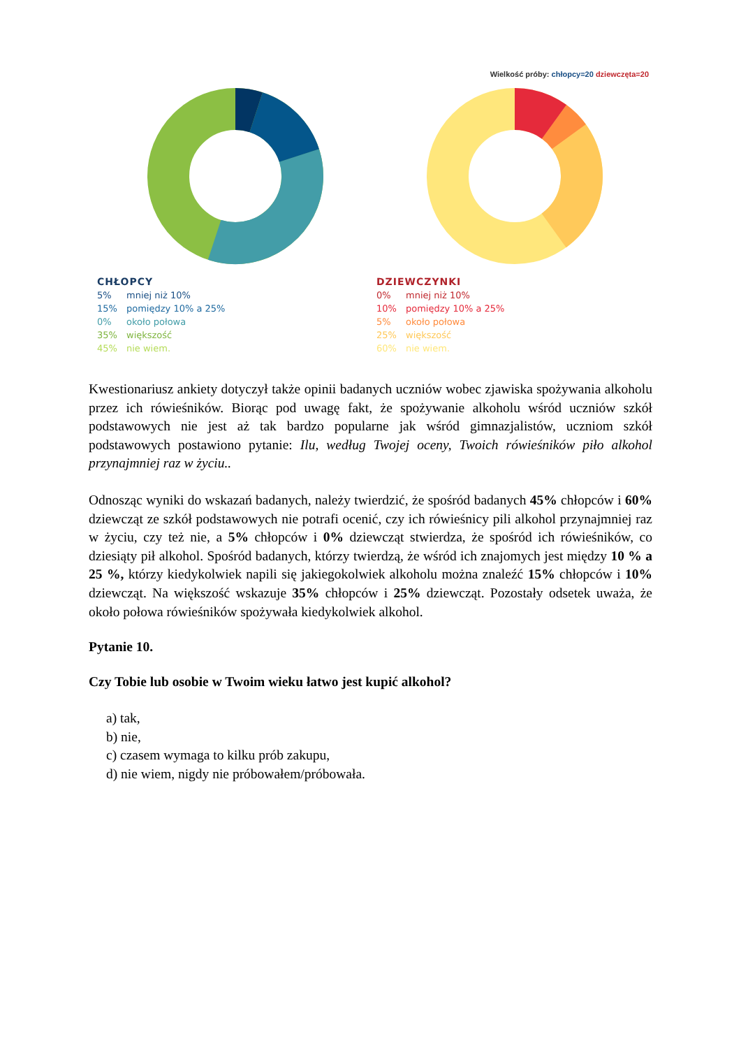Wielkość próby: chłopcy=20 dziewczęta=20
CHŁOPCY
5% mniej niż 10%
15% pomiędzy 10% a 25%
0% około połowa
35% większość
45% nie wiem.
DZIEWCZYNKI
0% mniej niż 10%
10% pomiędzy 10% a 25%
5% około połowa
25% większość
60% nie wiem.
Kwestionariusz ankiety dotyczył także opinii badanych uczniów wobec zjawiska spożywania alkoholu przez ich rówieśników. Biorąc pod uwagę fakt, że spożywanie alkoholu wśród uczniów szkół podstawowych nie jest aż tak bardzo popularne jak wśród gimnazjalistów, uczniom szkół podstawowych postawiono pytanie: Ilu, według Twojej oceny, Twoich rówieśników piło alkohol przynajmniej raz w życiu..
Odnosząc wyniki do wskazań badanych, należy twierdzić, że spośród badanych 45% chłopców i 60% dziewcząt ze szkół podstawowych nie potrafi ocenić, czy ich rówieśnicy pili alkohol przynajmniej raz w życiu, czy też nie, a 5% chłopców i 0% dziewcząt stwierdza, że spośród ich rówieśników, co dziesiąty pił alkohol. Spośród badanych, którzy twierdzą, że wśród ich znajomych jest między 10 % a 25 %, którzy kiedykolwiek napili się jakiegokolwiek alkoholu można znaleźć 15% chłopców i 10% dziewcząt. Na większość wskazuje 35% chłopców i 25% dziewcząt. Pozostały odsetek uważa, że około połowa rówieśników spożywała kiedykolwiek alkohol.
Pytanie 10.
Czy Tobie lub osobie w Twoim wieku łatwo jest kupić alkohol?
a) tak,
b) nie,
c) czasem wymaga to kilku prób zakupu,
d) nie wiem, nigdy nie próbowałem/próbowała.